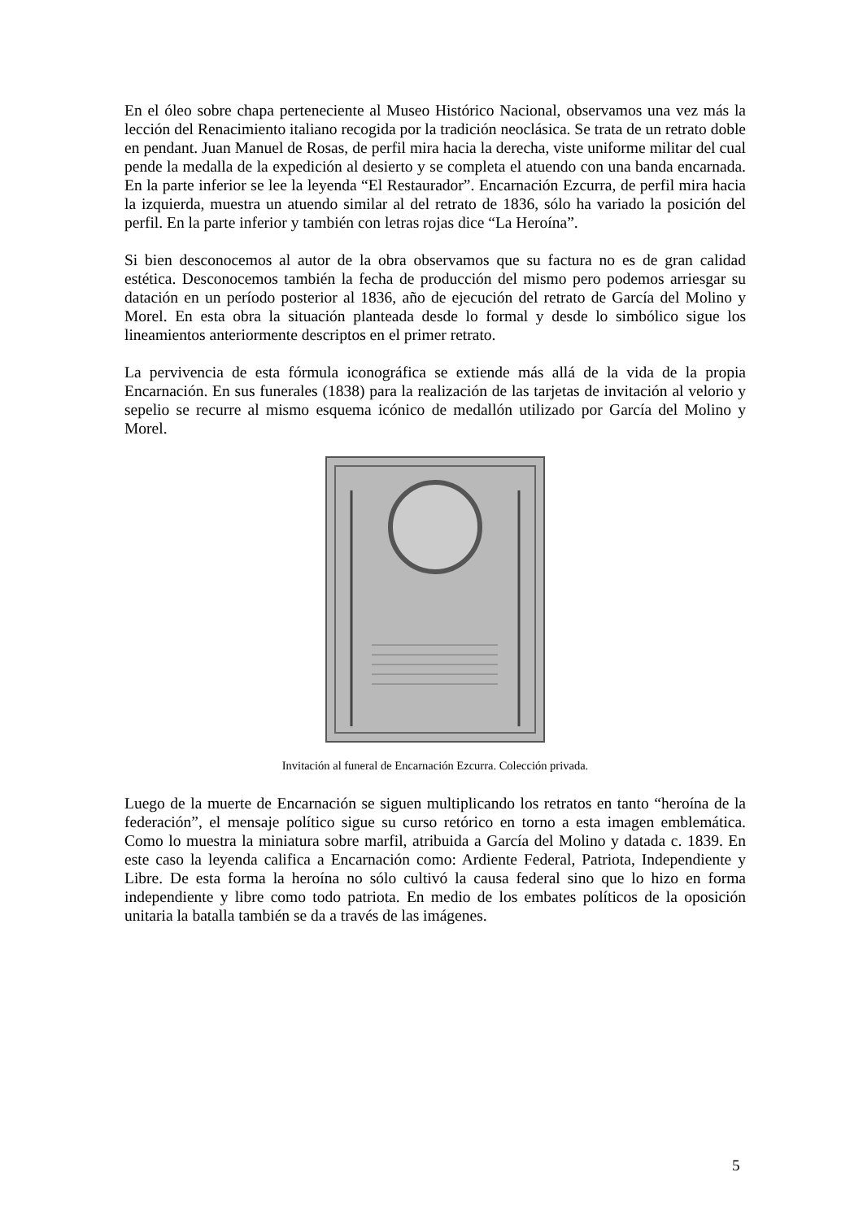En el óleo sobre chapa perteneciente al Museo Histórico Nacional, observamos una vez más la lección del Renacimiento italiano recogida por la tradición neoclásica. Se trata de un retrato doble en pendant. Juan Manuel de Rosas, de perfil mira hacia la derecha, viste uniforme militar del cual pende la medalla de la expedición al desierto y se completa el atuendo con una banda encarnada. En la parte inferior se lee la leyenda “El Restaurador”. Encarnación Ezcurra, de perfil mira hacia la izquierda, muestra un atuendo similar al del retrato de 1836, sólo ha variado la posición del perfil. En la parte inferior y también con letras rojas dice “La Heroína”.
Si bien desconocemos al autor de la obra observamos que su factura no es de gran calidad estética. Desconocemos también la fecha de producción del mismo pero podemos arriesgar su datación en un período posterior al 1836, año de ejecución del retrato de García del Molino y Morel. En esta obra la situación planteada desde lo formal y desde lo simbólico sigue los lineamientos anteriormente descriptos en el primer retrato.
La pervivencia de esta fórmula iconográfica se extiende más allá de la vida de la propia Encarnación. En sus funerales (1838) para la realización de las tarjetas de invitación al velorio y sepelio se recurre al mismo esquema icónico de medallón utilizado por García del Molino y Morel.
Invitación al funeral de Encarnación Ezcurra. Colección privada.
Luego de la muerte de Encarnación se siguen multiplicando los retratos en tanto “heroína de la federación”, el mensaje político sigue su curso retórico en torno a esta imagen emblemática. Como lo muestra la miniatura sobre marfil, atribuida a García del Molino y datada c. 1839. En este caso la leyenda califica a Encarnación como: Ardiente Federal, Patriota, Independiente y Libre. De esta forma la heroína no sólo cultivó la causa federal sino que lo hizo en forma independiente y libre como todo patriota. En medio de los embates políticos de la oposición unitaria la batalla también se da a través de las imágenes.
5